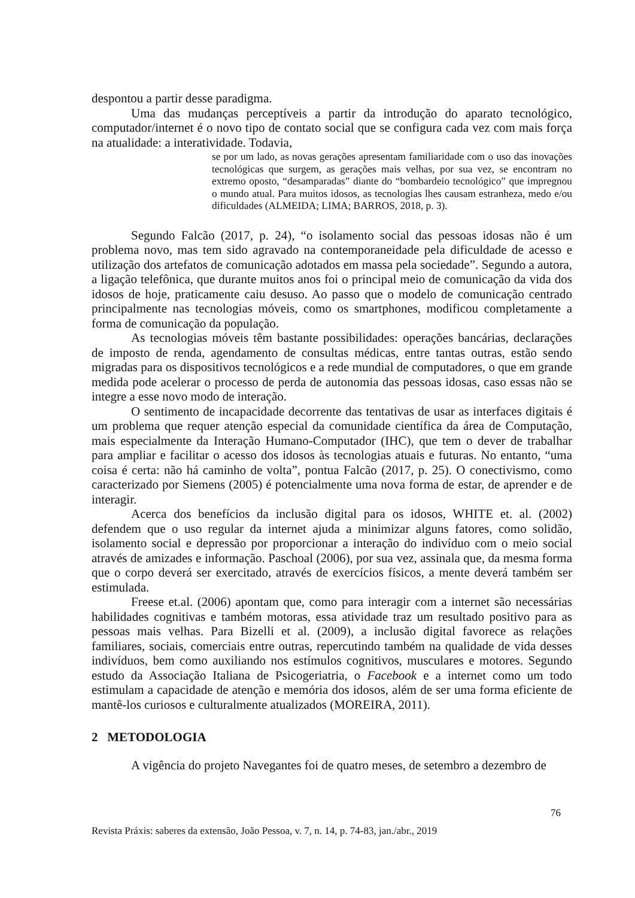despontou a partir desse paradigma.
Uma das mudanças perceptíveis a partir da introdução do aparato tecnológico, computador/internet é o novo tipo de contato social que se configura cada vez com mais força na atualidade: a interatividade. Todavia,
se por um lado, as novas gerações apresentam familiaridade com o uso das inovações tecnológicas que surgem, as gerações mais velhas, por sua vez, se encontram no extremo oposto, “desamparadas” diante do “bombardeio tecnológico” que impregnou o mundo atual. Para muitos idosos, as tecnologias lhes causam estranheza, medo e/ou dificuldades (ALMEIDA; LIMA; BARROS, 2018, p. 3).
Segundo Falcão (2017, p. 24), “o isolamento social das pessoas idosas não é um problema novo, mas tem sido agravado na contemporaneidade pela dificuldade de acesso e utilização dos artefatos de comunicação adotados em massa pela sociedade”. Segundo a autora, a ligação telefônica, que durante muitos anos foi o principal meio de comunicação da vida dos idosos de hoje, praticamente caiu desuso. Ao passo que o modelo de comunicação centrado principalmente nas tecnologias móveis, como os smartphones, modificou completamente a forma de comunicação da população.
As tecnologias móveis têm bastante possibilidades: operações bancárias, declarações de imposto de renda, agendamento de consultas médicas, entre tantas outras, estão sendo migradas para os dispositivos tecnológicos e a rede mundial de computadores, o que em grande medida pode acelerar o processo de perda de autonomia das pessoas idosas, caso essas não se integre a esse novo modo de interação.
O sentimento de incapacidade decorrente das tentativas de usar as interfaces digitais é um problema que requer atenção especial da comunidade científica da área de Computação, mais especialmente da Interação Humano-Computador (IHC), que tem o dever de trabalhar para ampliar e facilitar o acesso dos idosos às tecnologias atuais e futuras. No entanto, “uma coisa é certa: não há caminho de volta”, pontua Falcão (2017, p. 25). O conectivismo, como caracterizado por Siemens (2005) é potencialmente uma nova forma de estar, de aprender e de interagir.
Acerca dos benefícios da inclusão digital para os idosos, WHITE et. al. (2002) defendem que o uso regular da internet ajuda a minimizar alguns fatores, como solidão, isolamento social e depressão por proporcionar a interação do indivíduo com o meio social através de amizades e informação. Paschoal (2006), por sua vez, assinala que, da mesma forma que o corpo deverá ser exercitado, através de exercícios físicos, a mente deverá também ser estimulada.
Freese et.al. (2006) apontam que, como para interagir com a internet são necessárias habilidades cognitivas e também motoras, essa atividade traz um resultado positivo para as pessoas mais velhas. Para Bizelli et al. (2009), a inclusão digital favorece as relações familiares, sociais, comerciais entre outras, repercutindo também na qualidade de vida desses indivíduos, bem como auxiliando nos estímulos cognitivos, musculares e motores. Segundo estudo da Associação Italiana de Psicogeriatria, o Facebook e a internet como um todo estimulam a capacidade de atenção e memória dos idosos, além de ser uma forma eficiente de mantê-los curiosos e culturalmente atualizados (MOREIRA, 2011).
2 METODOLOGIA
A vigência do projeto Navegantes foi de quatro meses, de setembro a dezembro de
76
Revista Práxis: saberes da extensão, João Pessoa, v. 7, n. 14, p. 74-83, jan./abr., 2019